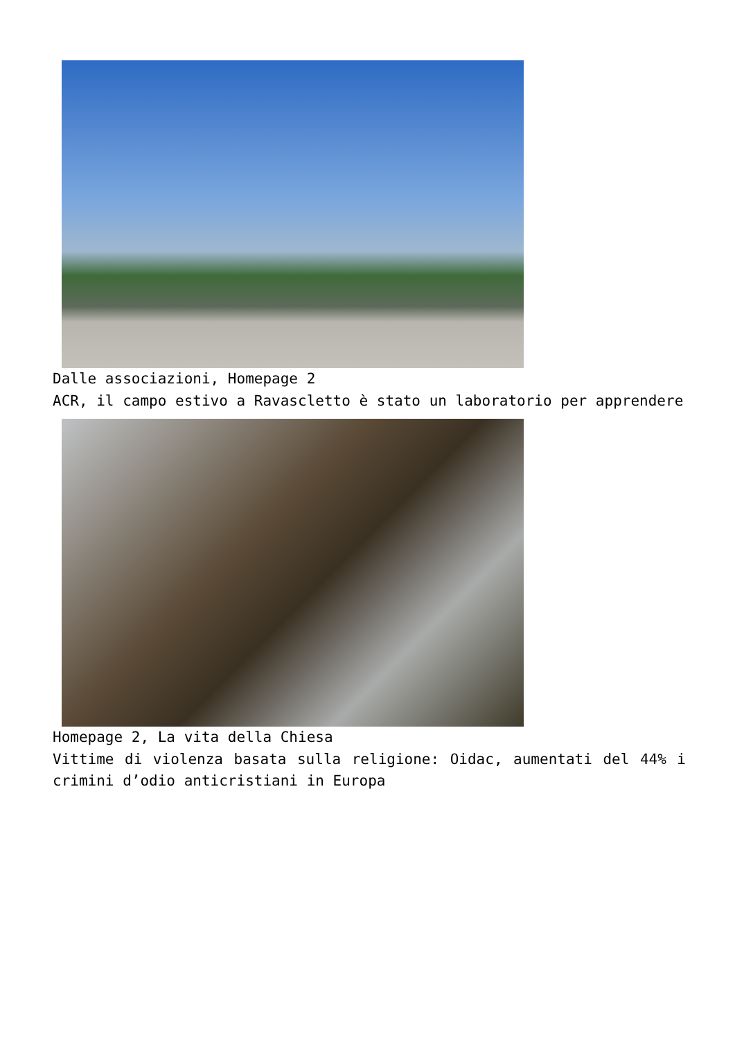Dalle associazioni, Homepage 2
ACR, il campo estivo a Ravascletto è stato un laboratorio per apprendere
Homepage 2, La vita della Chiesa
Vittime di violenza basata sulla religione: Oidac, aumentati del 44% i crimini d’odio anticristiani in Europa